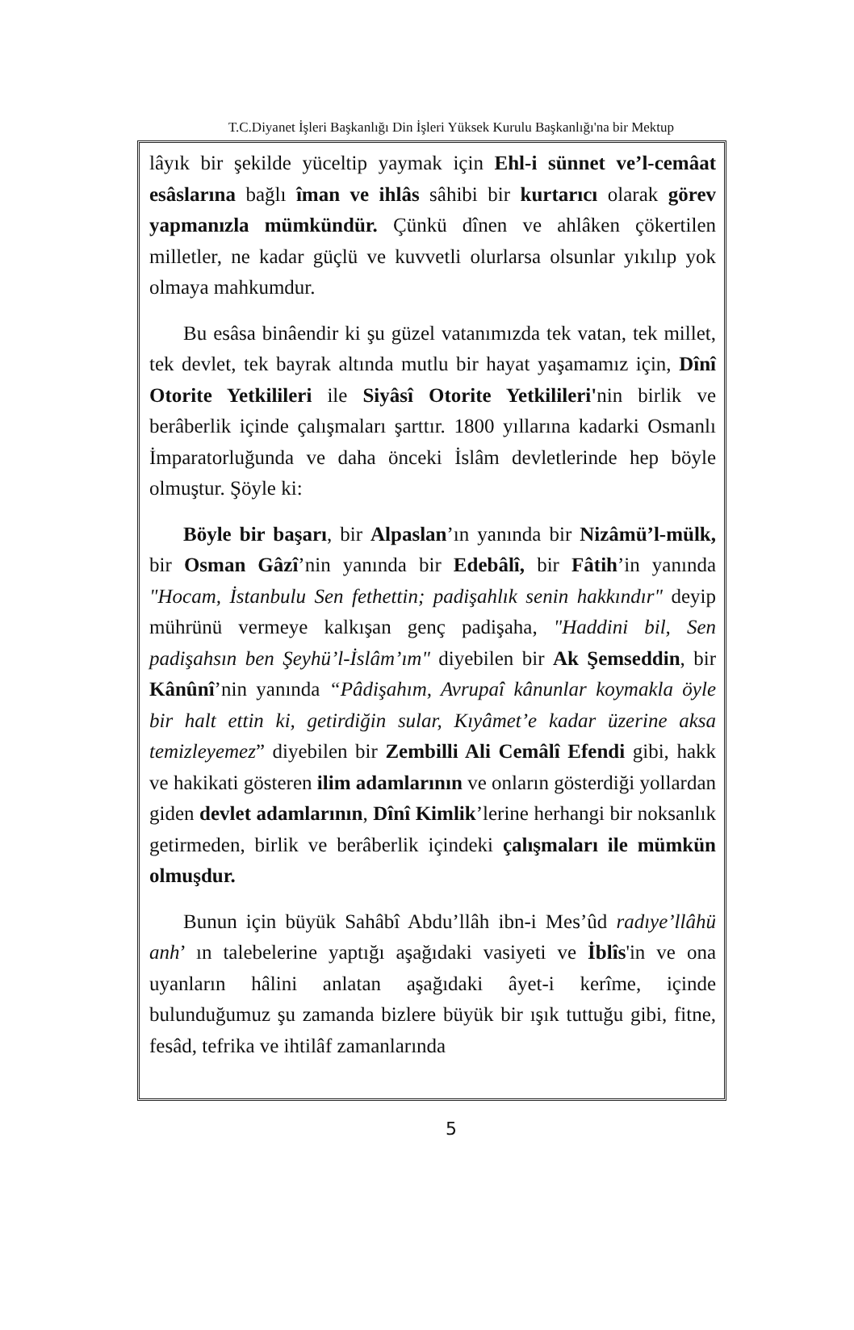T.C.Diyanet İşleri Başkanlığı Din İşleri Yüksek Kurulu Başkanlığı'na bir Mektup
lâyık bir şekilde yüceltip yaymak için Ehl-i sünnet ve’l-cemâat esâslarına bağlı îman ve ihlâs sâhibi bir kurtarıcı olarak görev yapmanızla mümkündür. Çünkü dînen ve ahlâken çökertilen milletler, ne kadar güçlü ve kuvvetli olurlarsa olsunlar yıkılıp yok olmaya mahkumdur.
Bu esâsa binâendir ki şu güzel vatanımızda tek vatan, tek millet, tek devlet, tek bayrak altında mutlu bir hayat yaşamamız için, Dînî Otorite Yetkilileri ile Siyâsî Otorite Yetkilileri'nin birlik ve berâberlik içinde çalışmaları şarttır. 1800 yıllarına kadarki Osmanlı İmparatorluğunda ve daha önceki İslâm devletlerinde hep böyle olmuştur. Şöyle ki:
Böyle bir başarı, bir Alpaslan’ın yanında bir Nizâmü’l-mülk, bir Osman Gâzî’nin yanında bir Edebâlî, bir Fâtih’in yanında "Hocam, İstanbulu Sen fethettin; padişahlık senin hakkındır" deyip mührünü vermeye kalkışan genç padişaha, "Haddini bil, Sen padişahsın ben Şeyhü’l-İslâm’ım" diyebilen bir Ak Şemseddin, bir Kânûnî’nin yanında “Pâdişahım, Avrupaî kânunlar koymakla öyle bir halt ettin ki, getirdiğin sular, Kıyâmet’e kadar üzerine aksa temizleyemez” diyebilen bir Zembilli Ali Cemâlî Efendi gibi, hakk ve hakikati gösteren ilim adamlarının ve onların gösterdiği yollardan giden devlet adamlarının, Dînî Kimlik’lerine herhangi bir noksanlık getirmeden, birlik ve berâberlik içindeki çalışmaları ile mümkün olmuşdur.
Bunun için büyük Sahâbî Abdu’llâh ibn-i Mes’ûd radıye’llâhü anh’ ın talebelerine yaptığı aşağıdaki vasiyeti ve İblîs'in ve ona uyanların hâlini anlatan aşağıdaki âyet-i kerîme, içinde bulunduğumuz şu zamanda bizlere büyük bir ışık tuttuğu gibi, fitne, fesâd, tefrika ve ihtilâf zamanlarında
5